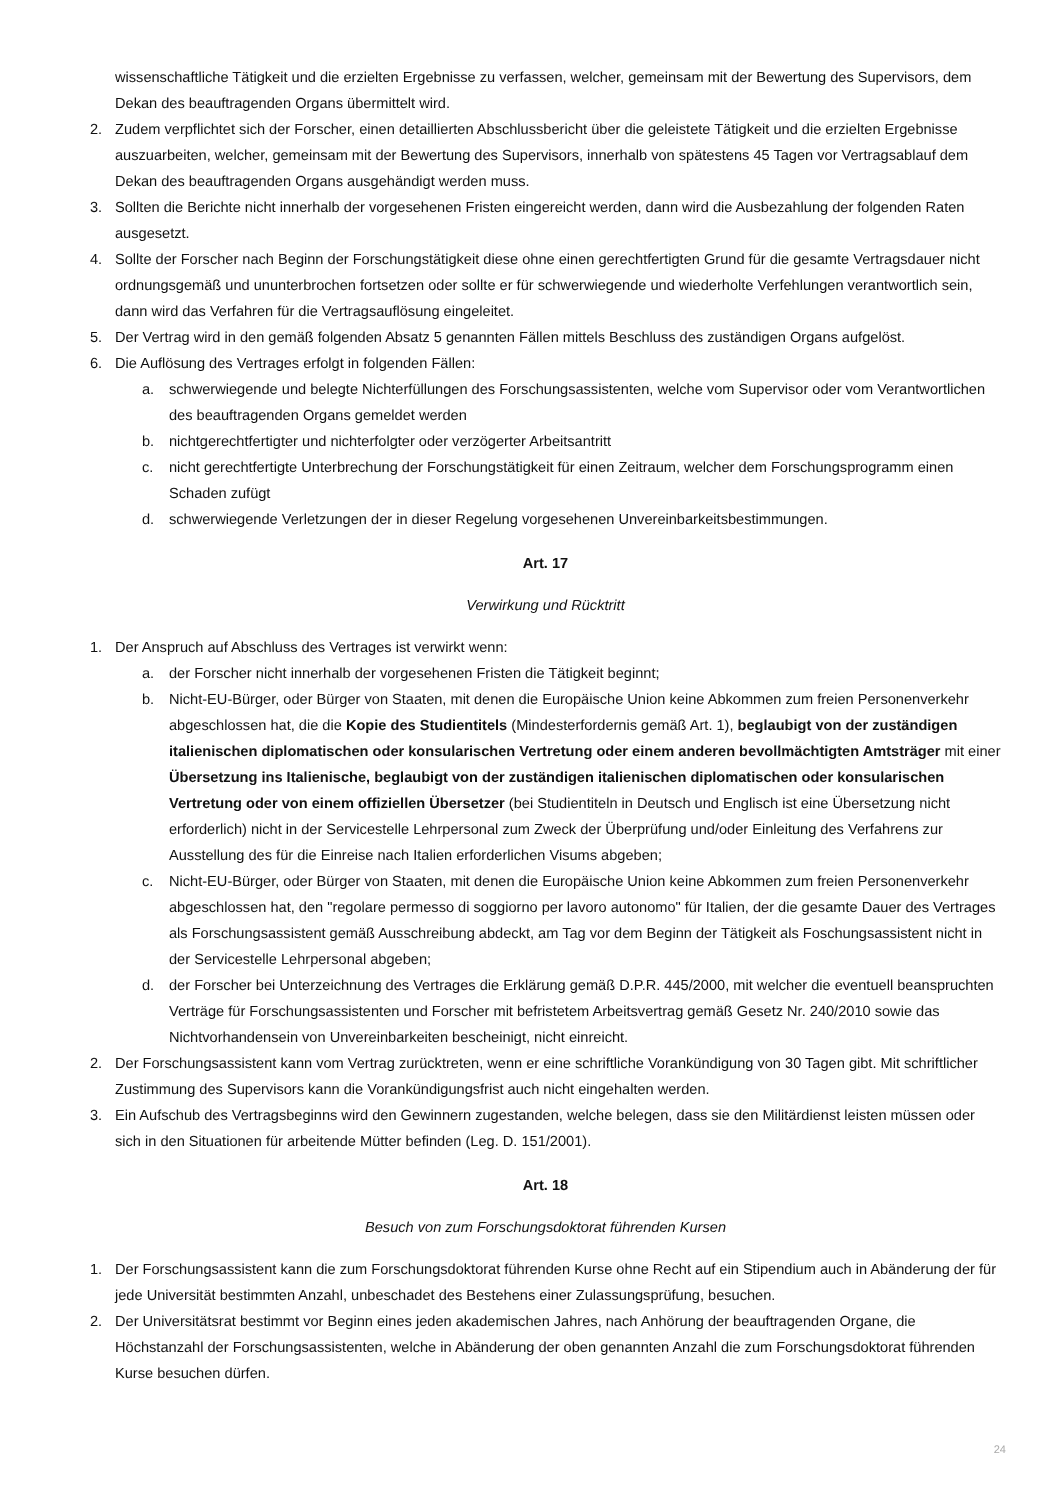wissenschaftliche Tätigkeit und die erzielten Ergebnisse zu verfassen, welcher, gemeinsam mit der Bewertung des Supervisors, dem Dekan des beauftragenden Organs übermittelt wird.
2. Zudem verpflichtet sich der Forscher, einen detaillierten Abschlussbericht über die geleistete Tätigkeit und die erzielten Ergebnisse auszuarbeiten, welcher, gemeinsam mit der Bewertung des Supervisors, innerhalb von spätestens 45 Tagen vor Vertragsablauf dem Dekan des beauftragenden Organs ausgehändigt werden muss.
3. Sollten die Berichte nicht innerhalb der vorgesehenen Fristen eingereicht werden, dann wird die Ausbezahlung der folgenden Raten ausgesetzt.
4. Sollte der Forscher nach Beginn der Forschungstätigkeit diese ohne einen gerechtfertigten Grund für die gesamte Vertragsdauer nicht ordnungsgemäß und ununterbrochen fortsetzen oder sollte er für schwerwiegende und wiederholte Verfehlungen verantwortlich sein, dann wird das Verfahren für die Vertragsauflösung eingeleitet.
5. Der Vertrag wird in den gemäß folgenden Absatz 5 genannten Fällen mittels Beschluss des zuständigen Organs aufgelöst.
6. Die Auflösung des Vertrages erfolgt in folgenden Fällen:
a. schwerwiegende und belegte Nichterfüllungen des Forschungsassistenten, welche vom Supervisor oder vom Verantwortlichen des beauftragenden Organs gemeldet werden
b. nichtgerechtfertigter und nichterfolgter oder verzögerter Arbeitsantritt
c. nicht gerechtfertigte Unterbrechung der Forschungstätigkeit für einen Zeitraum, welcher dem Forschungsprogramm einen Schaden zufügt
d. schwerwiegende Verletzungen der in dieser Regelung vorgesehenen Unvereinbarkeitsbestimmungen.
Art. 17
Verwirkung und Rücktritt
1. Der Anspruch auf Abschluss des Vertrages ist verwirkt wenn:
a. der Forscher nicht innerhalb der vorgesehenen Fristen die Tätigkeit beginnt;
b. Nicht-EU-Bürger, oder Bürger von Staaten, mit denen die Europäische Union keine Abkommen zum freien Personenverkehr abgeschlossen hat, die die Kopie des Studientitels (Mindesterfordernis gemäß Art. 1), beglaubigt von der zuständigen italienischen diplomatischen oder konsularischen Vertretung oder einem anderen bevollmächtigten Amtsträger mit einer Übersetzung ins Italienische, beglaubigt von der zuständigen italienischen diplomatischen oder konsularischen Vertretung oder von einem offiziellen Übersetzer (bei Studientiteln in Deutsch und Englisch ist eine Übersetzung nicht erforderlich) nicht in der Servicestelle Lehrpersonal zum Zweck der Überprüfung und/oder Einleitung des Verfahrens zur Ausstellung des für die Einreise nach Italien erforderlichen Visums abgeben;
c. Nicht-EU-Bürger, oder Bürger von Staaten, mit denen die Europäische Union keine Abkommen zum freien Personenverkehr abgeschlossen hat, den "regolare permesso di soggiorno per lavoro autonomo" für Italien, der die gesamte Dauer des Vertrages als Forschungsassistent gemäß Ausschreibung abdeckt, am Tag vor dem Beginn der Tätigkeit als Foschungsassistent nicht in der Servicestelle Lehrpersonal abgeben;
d. der Forscher bei Unterzeichnung des Vertrages die Erklärung gemäß D.P.R. 445/2000, mit welcher die eventuell beanspruchten Verträge für Forschungsassistenten und Forscher mit befristetem Arbeitsvertrag gemäß Gesetz Nr. 240/2010 sowie das Nichtvorhandensein von Unvereinbarkeiten bescheinigt, nicht einreicht.
2. Der Forschungsassistent kann vom Vertrag zurücktreten, wenn er eine schriftliche Vorankündigung von 30 Tagen gibt. Mit schriftlicher Zustimmung des Supervisors kann die Vorankündigungsfrist auch nicht eingehalten werden.
3. Ein Aufschub des Vertragsbeginns wird den Gewinnern zugestanden, welche belegen, dass sie den Militärdienst leisten müssen oder sich in den Situationen für arbeitende Mütter befinden (Leg. D. 151/2001).
Art. 18
Besuch von zum Forschungsdoktorat führenden Kursen
1. Der Forschungsassistent kann die zum Forschungsdoktorat führenden Kurse ohne Recht auf ein Stipendium auch in Abänderung der für jede Universität bestimmten Anzahl, unbeschadet des Bestehens einer Zulassungsprüfung, besuchen.
2. Der Universitätsrat bestimmt vor Beginn eines jeden akademischen Jahres, nach Anhörung der beauftragenden Organe, die Höchstanzahl der Forschungsassistenten, welche in Abänderung der oben genannten Anzahl die zum Forschungsdoktorat führenden Kurse besuchen dürfen.
24